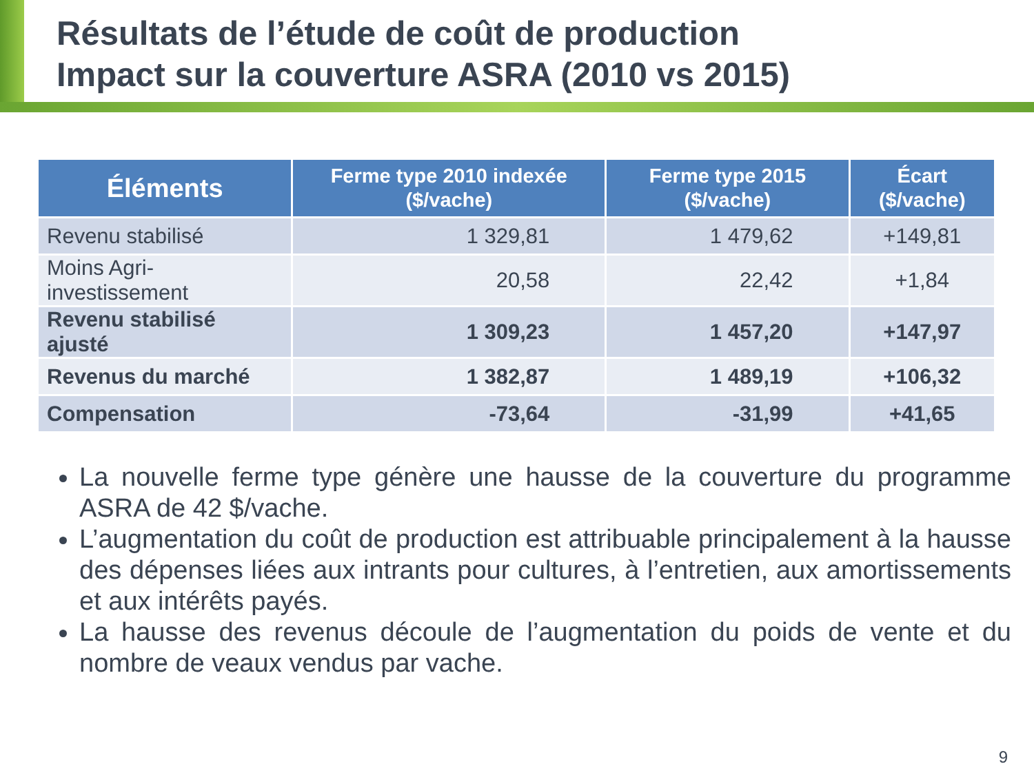Résultats de l’étude de coût de production
Impact sur la couverture ASRA (2010 vs 2015)
| Éléments | Ferme type 2010 indexée ($/vache) | Ferme type 2015 ($/vache) | Écart ($/vache) |
| --- | --- | --- | --- |
| Revenu stabilisé | 1 329,81 | 1 479,62 | +149,81 |
| Moins Agri-investissement | 20,58 | 22,42 | +1,84 |
| Revenu stabilisé ajusté | 1 309,23 | 1 457,20 | +147,97 |
| Revenus du marché | 1 382,87 | 1 489,19 | +106,32 |
| Compensation | -73,64 | -31,99 | +41,65 |
La nouvelle ferme type génère une hausse de la couverture du programme ASRA de 42 $/vache.
L’augmentation du coût de production est attribuable principalement à la hausse des dépenses liées aux intrants pour cultures, à l’entretien, aux amortissements et aux intérêts payés.
La hausse des revenus découle de l’augmentation du poids de vente et du nombre de veaux vendus par vache.
9